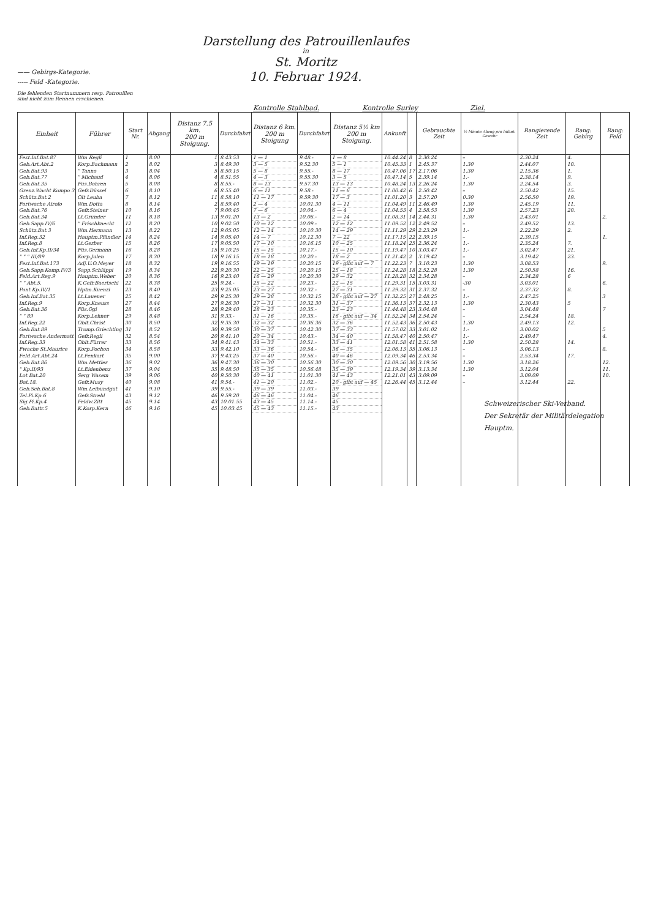—— Gebirgs-Kategorie.
----- Feld -Kategorie.
Die fehlenden Startnummern resp. Patrouillen
sind nicht zum Rennen erschienen.
Darstellung des Patrouillenlaufes
in
St. Moritz
10. Februar 1924.
Kontrolle Stahlbad. Kontrolle Surley Ziel.
| Einheit | Führer | Start Nr. | Abgang | Distanz 7.5 km. 200 m Steigung. | Durchfahrt | Distanz 6 km. 200 m Steigung | Durchfahrt | Distanz 5½ km 200 m Steigung. | Ankunft | | Gebrauchte Zeit | ½ Minute Abzug pro Infant. Gewehr | Rangierende Zeit | Rang: Gebirg | Rang: Feld |
| --- | --- | --- | --- | --- | --- | --- | --- | --- | --- | --- | --- | --- | --- | --- | --- |
| Fest.Inf.Bat.87 | Wm Regli | 1 | 8.00 | 1 | 8.43.53 | 1 — 1 | 9.48.- | 1 — 8 | 10.44.24 | 8 | 2.30.24 | – | 2.30.24 | 4. | |
| Geb.Art.Abt.2 | Korp.Bachmann | 2 | 8.02 | 3 | 8.49.30 | 3 — 5 | 9.52.30 | 5 — 1 | 10.45.33 | 1 | 2.45.37 | 1.30 | 2.44.07 | 10. | |
| Geb.Bat.93 | " Tanno | 3 | 8.04 | 5 | 8.50.15 | 5 — 8 | 9.55.- | 8 — 17 | 10.47.06 | 17 | 2.17.06 | 1.30 | 2.15.36 | 1. | |
| Geb.Bat.77 | " Michaud | 4 | 8.06 | 4 | 8.51.55 | 4 — 3 | 9.55.30 | 3 — 5 | 10.47.14 | 5 | 2.39.14 | 1.- | 2.38.14 | 9. | |
| Geb.Bat.35 | Fus.Bohren | 5 | 8.08 | 8 | 8.55.- | 8 — 13 | 9.57.30 | 13 — 13 | 10.48.24 | 13 | 2.26.24 | 1.30 | 2.24.54 | 3. | |
| Grenz.Wacht Kompo 3 | Gefr.Düssel | 6 | 8.10 | 6 | 8.55.40 | 6 — 11 | 9.58.- | 11 — 6 | 11.00.42 | 6 | 2.50.42 | – | 2.50.42 | 15. | |
| Schütz.Bat.2 | Olt Leuba | 7 | 8.12 | 11 | 8.58.10 | 11 — 17 | 9.59.30 | 17 — 3 | 11.01.20 | 3 | 2.57.20 | 0.30 | 2.56.50 | 19. | |
| Fortwache Airolo | Wm.Dotta | 8 | 8.14 | 2 | 8.59.40 | 2 — 4 | 10.01.30 | 4 — 11 | 11.04.49 | 11 | 2.46.49 | 1.30 | 2.45.19 | 11. | |
| Geb.Bat.76 | Gefr.Steiner | 10 | 8.16 | 7 | 9.00.45 | 7 — 6 | 10.04.- | 6 — 4 | 11.04.53 | 4 | 2.58.53 | 1.30 | 2.57.23 | 20. | |
| Geb.Bat.34 | Lt.Grunder | 11 | 8.18 | 13 | 9.01.20 | 13 — 2 | 10.06.- | 2 — 14 | 11.08.31 | 14 | 2.44.31 | 1.30 | 2.43.01 | | 2. |
| Geb.Sapp.IV/6 | " Frischknecht | 12 | 8.20 | 10 | 9.02.50 | 10 — 12 | 10.09.- | 12 — 12 | 11.09.52 | 12 | 2.49.52 | – | 2.49.52 | 13. | |
| Schütz.Bat.3 | Wm.Hermann | 13 | 8.22 | 12 | 9.05.05 | 12 — 14 | 10.10.30 | 14 — 29 | 11.11.29 | 29 | 2.23.29 | 1.- | 2.22.29 | 2. | |
| Inf.Reg.32 | Hauptm.Pfändler | 14 | 8.24 | 14 | 9.05.40 | 14 — 7 | 10.12.30 | 7 — 22 | 11.17.15 | 22 | 2.39.15 | – | 2.39.15 | | 1. |
| Inf.Reg.8 | Lt.Gerber | 15 | 8.26 | 17 | 9.05.50 | 17 — 10 | 10.16.15 | 10 — 25 | 11.18.24 | 25 | 2.36.24 | 1.- | 2.35.24 | 7. | |
| Geb.Inf.Kp.II/34 | Füs.Germann | 16 | 8.28 | 15 | 9.10.25 | 15 — 15 | 10.17.- | 15 — 10 | 11.19.47 | 10 | 3.03.47 | 1.- | 3.02.47 | 21. | |
| " " " III/89 | Korp.Julen | 17 | 8.30 | 18 | 9.16.15 | 18 — 18 | 10.20.- | 18 — 2 | 11.21.42 | 2 | 3.19.42 | – | 3.19.42 | 23. | |
| Fest.Inf.Bat.173 | Adj.U.O.Meyer | 18 | 8.32 | 19 | 9.16.55 | 19 — 19 | 10.20.15 | 19 - gibt auf — 7 | 11.22.23 | 7 | 3.10.23 | 1.30 | 3.08.53 | | 9. |
| Geb.Sapp.Komp.IV/3 | Sapp.Schläppi | 19 | 8.34 | 22 | 9.20.30 | 22 — 25 | 10.20.15 | 25 — 18 | 11.24.28 | 18 | 2.52.28 | 1.30 | 2.50.58 | 16. | |
| Feld.Art.Reg.9 | Hauptm.Weber | 20 | 8.36 | 16 | 9.23.40 | 16 — 29 | 10.20.30 | 29 — 32 | 11.28.28 | 32 | 2.34.28 | – | 2.34.28 | 6 | |
| " " Abt.5. | K.Gefr.Baertschi | 22 | 8.38 | 25 | 9.24.- | 25 — 22 | 10.23.- | 22 — 15 | 11.29.31 | 15 | 3.03.31 | -30 | 3.03.01 | | 6. |
| Pont.Kp.IV/1 | Hptm.Kuenzi | 23 | 8.40 | 23 | 9.25.05 | 23 — 27 | 10.32.- | 27 — 31 | 11.29.32 | 31 | 2.37.32 | – | 2.37.32 | 8. | |
| Geb.Inf.Bat.35 | Lt.Lauener | 25 | 8.42 | 29 | 9.25.30 | 29 — 28 | 10.32.15 | 28 - gibt auf — 27 | 11.32.25 | 27 | 2.48.25 | 1.- | 2.47.25 | | 3 |
| Inf.Reg.9 | Korp.Kneuss | 27 | 8.44 | 27 | 9.26.30 | 27 — 31 | 10.32.30 | 31 — 37 | 11.36.13 | 37 | 2.32.13 | 1.30 | 2.30.43 | 5 | |
| Geb.Bat.36 | Füs.Ogi | 28 | 8.46 | 28 | 9.29.40 | 28 — 23 | 10.35.- | 23 — 23 | 11.44.48 | 23 | 3.04.48 | – | 3.04.48 | | 7 |
| " " 89 | Korp.Lehner | 29 | 8.48 | 31 | 9.33.- | 31 — 16 | 10.35.- | 16 - gibt auf — 34 | 11.52.24 | 34 | 2.54.24 | – | 2.54.24 | 18. | |
| Inf.Reg.22 | Oblt.Christ | 30 | 8.50 | 32 | 9.35.30 | 32 — 32 | 10.36.36 | 32 — 36 | 11.52.43 | 36 | 2.50.43 | 1.30 | 2.49.13 | 12. | |
| Geb.Bat.89 | Tromp.Griechting | 31 | 8.52 | 30 | 9.39.50 | 30 — 37 | 10.42.30 | 37 — 33 | 11.57.02 | 33 | 3.01.02 | 1.- | 3.00.02 | | 5 |
| Fortwache Andermatt | Gefr.Regli | 32 | 8.54 | 20 | 9.41.10 | 20 — 34 | 10.43.- | 34 — 40 | 11.58.47 | 40 | 2.50.47 | 1.- | 2.49.47 | | 4. |
| Inf.Reg.33 | Oblt.Fürrer | 33 | 8.56 | 34 | 9.41.43 | 34 — 33 | 10.51.- | 33 — 41 | 12.01.58 | 41 | 2.51.58 | 1.30 | 2.50.28 | 14. | |
| Fwache St.Maurice | Korp.Pochon | 34 | 8.58 | 33 | 9.42.10 | 33 — 36 | 10.54.- | 36 — 35 | 12.06.13 | 35 | 3.06.13 | – | 3.06.13 | | 8. |
| Feld Art.Abt.24 | Lt.Fenkart | 35 | 9.00 | 37 | 9.43.25 | 37 — 40 | 10.56.- | 40 — 46 | 12.09.34 | 46 | 2.53.34 | – | 2.53.34 | 17. | |
| Geb.Bat.86 | Wm.Mettler | 36 | 9.02 | 36 | 9.47.30 | 36 — 30 | 10.56.30 | 30 — 30 | 12.09.56 | 30 | 3.19.56 | 1.30 | 3.18.26 | | 12. |
| " Kp.II/93 | Lt.Eidenbenz | 37 | 9.04 | 35 | 9.48.50 | 35 — 35 | 10.56.48 | 35 — 39 | 12.19.34 | 39 | 3.13.34 | 1.30 | 3.12.04 | | 11. |
| Lot Bat.20 | Serg Wasem | 39 | 9.06 | 40 | 9.50.30 | 40 — 41 | 11.01.30 | 41 — 43 | 12.21.01 | 43 | 3.09.09 | – | 3.09.09 | | 10. |
| Bat.18. | Gefr.Musy | 40 | 9.08 | 41 | 9.54.- | 41 — 20 | 11.02.- | 20 - gibt auf — 45 | 12.26.44 | 45 | 3.12.44 | – | 3.12.44 | 22. | |
| Geb.Sch.Bat.8 | Wm.Leibundgut | 41 | 9.10 | 39 | 9.55.- | 39 — 39 | 11.03.- | 39 | | | | | | | |
| Tel.Pi.Kp.6 | Gefr.Strebl | 43 | 9.12 | 46 | 9.59.20 | 46 — 46 | 11.04.- | 46 | | | | | | | |
| Sig.Pi.Kp.4 | Feldw.Zitt | 45 | 9.14 | 43 | 10.01.55 | 43 — 45 | 11.14.- | 45 | | | | | | | |
| Geb.Battr.5 | K.Korp.Kern | 46 | 9.16 | 45 | 10.03.45 | 45 — 43 | 11.15.- | 43 | | | | | | | |
Schweizerischer Ski-Verband.
Der Sekretär der Militärdelegation
Hauptm.